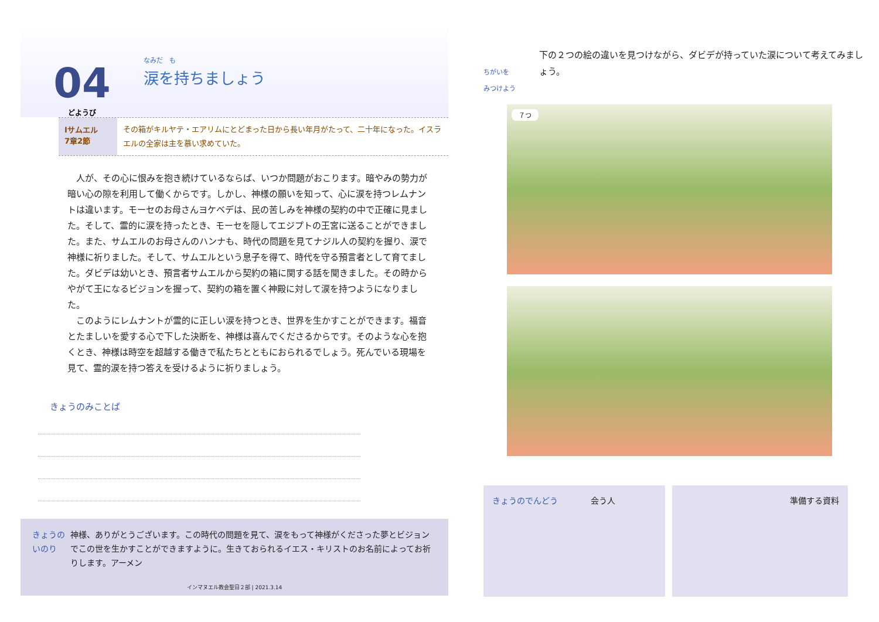04
どようび
なみだ　も
涙を持ちましょう
Ⅰサムエル
7章2節
その箱がキルヤテ・エアリムにとどまった日から長い年月がたって、二十年になった。イスラエルの全家は主を慕い求めていた。
　人が、その心に恨みを抱き続けているならば、いつか問題がおこります。暗やみの勢力が暗い心の隙を利用して働くからです。しかし、神様の願いを知って、心に涙を持つレムナントは違います。モーセのお母さんヨケベデは、民の苦しみを神様の契約の中で正確に見ました。そして、霊的に涙を持ったとき、モーセを隠してエジプトの王宮に送ることができました。また、サムエルのお母さんのハンナも、時代の問題を見てナジル人の契約を握り、涙で神様に祈りました。そして、サムエルという息子を得て、時代を守る預言者として育てました。ダビデは幼いとき、預言者サムエルから契約の箱に関する話を聞きました。その時からやがて王になるビジョンを握って、契約の箱を置く神殿に対して涙を持つようになりました。
　このようにレムナントが霊的に正しい涙を持つとき、世界を生かすことができます。福音とたましいを愛する心で下した決断を、神様は喜んでくださるからです。そのような心を抱くとき、神様は時空を超越する働きで私たちとともにおられるでしょう。死んでいる現場を見て、霊的涙を持つ答えを受けるように祈りましょう。
きょうのみことば
きょうのいのり 神様、ありがとうございます。この時代の問題を見て、涙をもって神様がくださった夢とビジョンでこの世を生かすことができますように。生きておられるイエス・キリストのお名前によってお祈りします。アーメン
インマヌエル教会聖日２部 | 2021.3.14
ちがいを
みつけよう
下の２つの絵の違いを見つけながら、ダビデが持っていた涙について考えてみましょう。
７つ
きょうのでんどう　　　　会う人 準備する資料